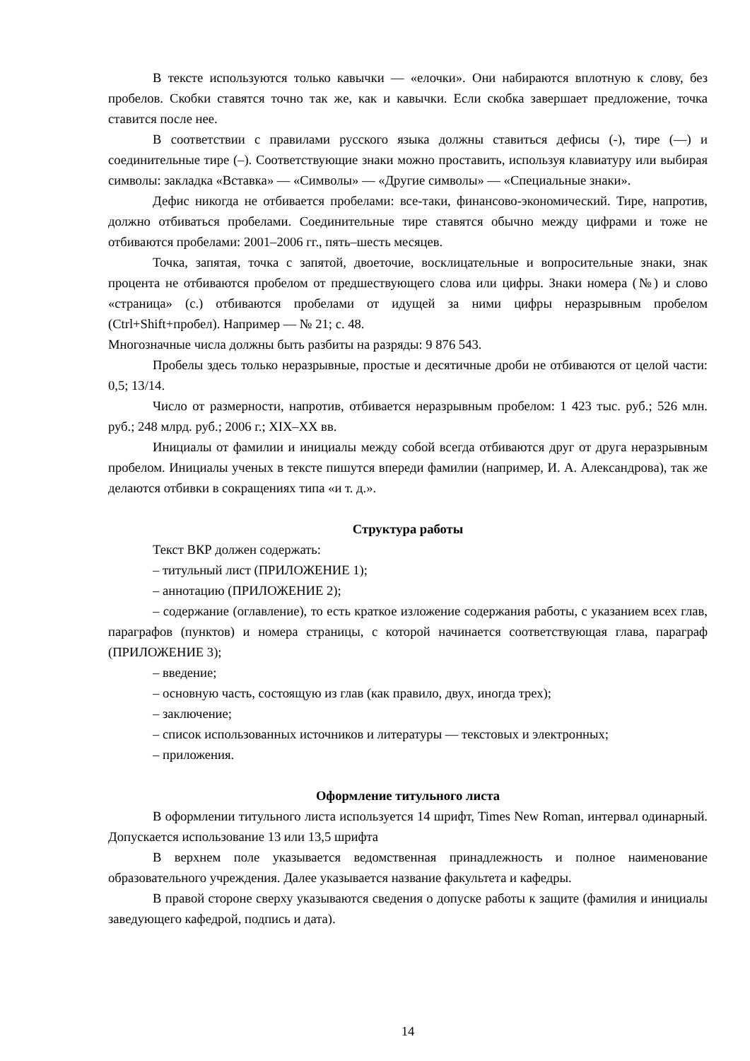В тексте используются только кавычки — «елочки». Они набираются вплотную к слову, без пробелов. Скобки ставятся точно так же, как и кавычки. Если скобка завершает предложение, точка ставится после нее.
В соответствии с правилами русского языка должны ставиться дефисы (-), тире (—) и соединительные тире (–). Соответствующие знаки можно проставить, используя клавиатуру или выбирая символы: закладка «Вставка» — «Символы» — «Другие символы» — «Специальные знаки».
Дефис никогда не отбивается пробелами: все-таки, финансово-экономический. Тире, напротив, должно отбиваться пробелами. Соединительные тире ставятся обычно между цифрами и тоже не отбиваются пробелами: 2001–2006 гг., пять–шесть месяцев.
Точка, запятая, точка с запятой, двоеточие, восклицательные и вопросительные знаки, знак процента не отбиваются пробелом от предшествующего слова или цифры. Знаки номера (№) и слово «страница» (с.) отбиваются пробелами от идущей за ними цифры неразрывным пробелом (Ctrl+Shift+пробел). Например — № 21; с. 48.
Многозначные числа должны быть разбиты на разряды: 9 876 543.
Пробелы здесь только неразрывные, простые и десятичные дроби не отбиваются от целой части: 0,5; 13/14.
Число от размерности, напротив, отбивается неразрывным пробелом: 1 423 тыс. руб.; 526 млн. руб.; 248 млрд. руб.; 2006 г.; XIX–XX вв.
Инициалы от фамилии и инициалы между собой всегда отбиваются друг от друга неразрывным пробелом. Инициалы ученых в тексте пишутся впереди фамилии (например, И. А. Александрова), так же делаются отбивки в сокращениях типа «и т. д.».
Структура работы
Текст ВКР должен содержать:
– титульный лист (ПРИЛОЖЕНИЕ 1);
– аннотацию (ПРИЛОЖЕНИЕ 2);
– содержание (оглавление), то есть краткое изложение содержания работы, с указанием всех глав, параграфов (пунктов) и номера страницы, с которой начинается соответствующая глава, параграф (ПРИЛОЖЕНИЕ 3);
– введение;
– основную часть, состоящую из глав (как правило, двух, иногда трех);
– заключение;
– список использованных источников и литературы — текстовых и электронных;
– приложения.
Оформление титульного листа
В оформлении титульного листа используется 14 шрифт, Times New Roman, интервал одинарный. Допускается использование 13 или 13,5 шрифта
В верхнем поле указывается ведомственная принадлежность и полное наименование образовательного учреждения. Далее указывается название факультета и кафедры.
В правой стороне сверху указываются сведения о допуске работы к защите (фамилия и инициалы заведующего кафедрой, подпись и дата).
14